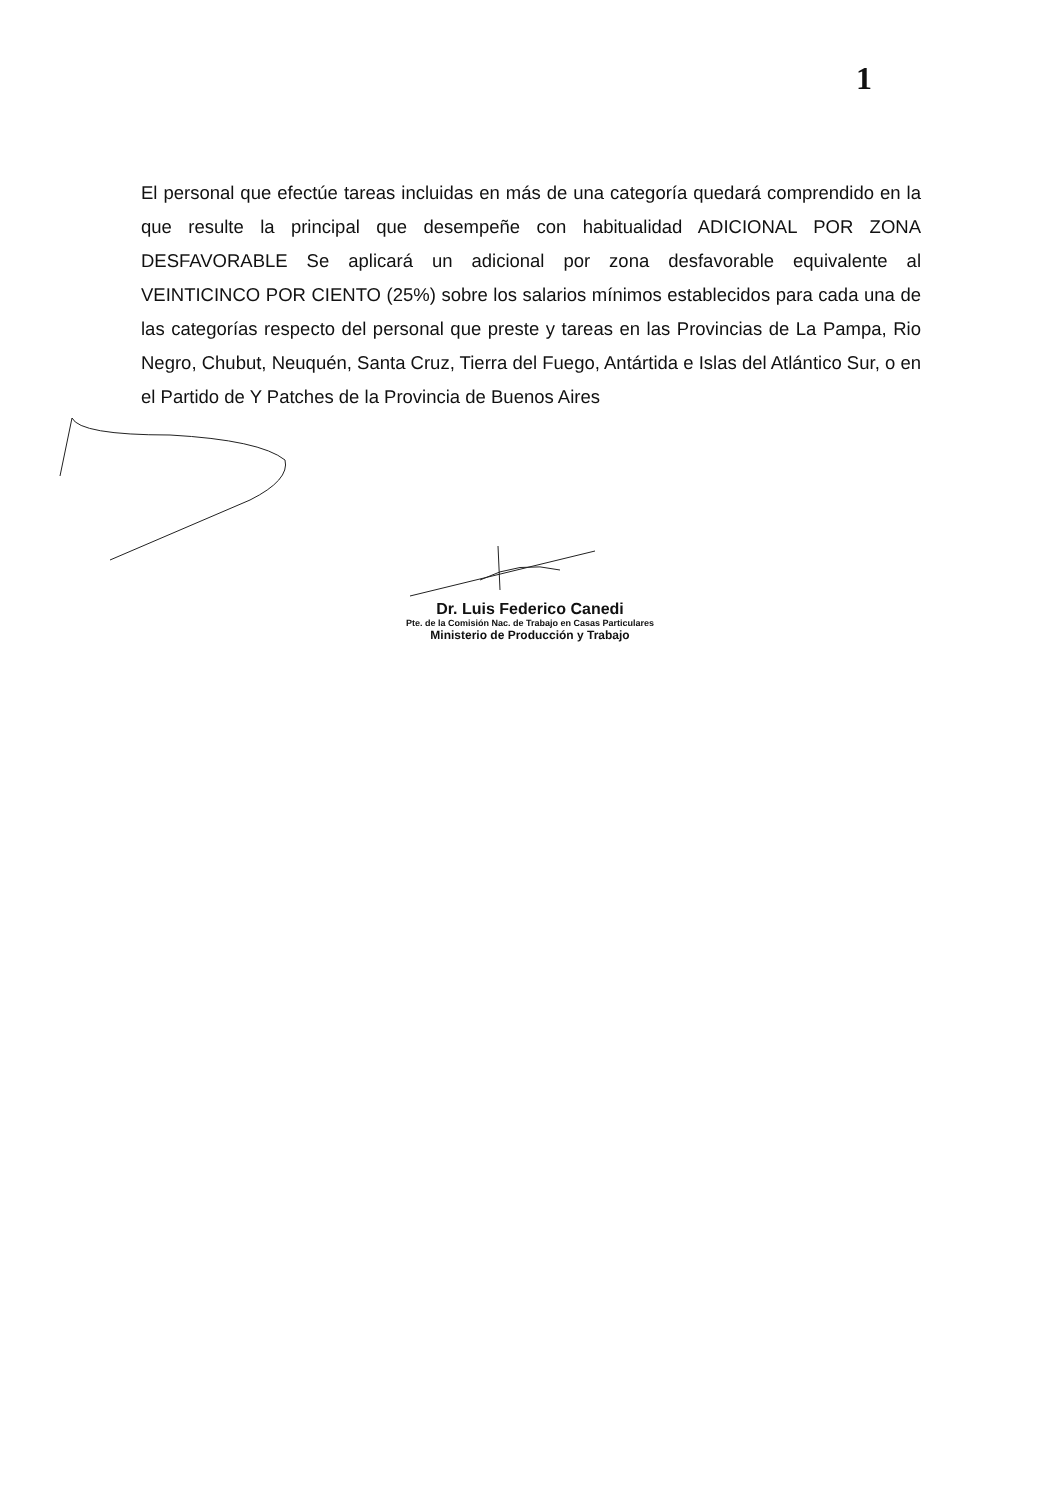1
El personal que efectúe tareas incluidas en más de una categoría quedará comprendido en la que resulte la principal que desempeñe con habitualidad ADICIONAL POR ZONA DESFAVORABLE Se aplicará un adicional por zona desfavorable equivalente al VEINTICINCO POR CIENTO (25%) sobre los salarios mínimos establecidos para cada una de las categorías respecto del personal que preste y tareas en las Provincias de La Pampa, Rio Negro, Chubut, Neuquén, Santa Cruz, Tierra del Fuego, Antártida e Islas del Atlántico Sur, o en el Partido de Y Patches de la Provincia de Buenos Aires
Dr. Luis Federico Canedi
Pte. de la Comisión Nac. de Trabajo en Casas Particulares
Ministerio de Producción y Trabajo